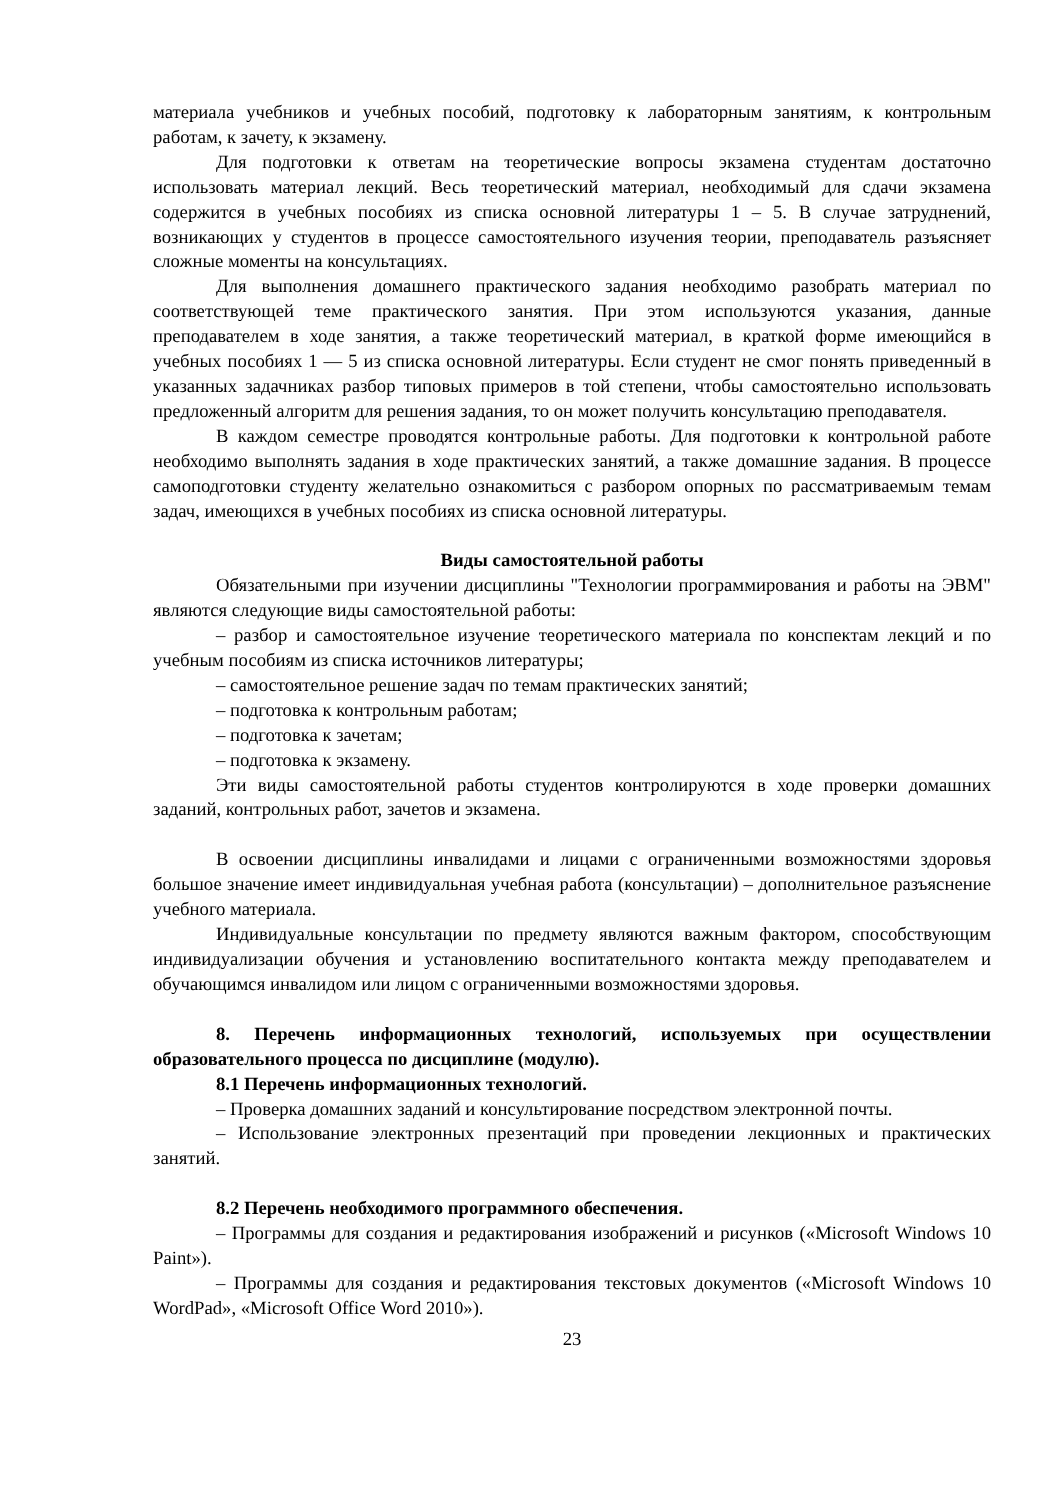материала учебников и учебных пособий, подготовку к лабораторным занятиям, к контрольным работам, к зачету, к экзамену.
Для подготовки к ответам на теоретические вопросы экзамена студентам достаточно использовать материал лекций. Весь теоретический материал, необходимый для сдачи экзамена содержится в учебных пособиях из списка основной литературы 1 – 5. В случае затруднений, возникающих у студентов в процессе самостоятельного изучения теории, преподаватель разъясняет сложные моменты на консультациях.
Для выполнения домашнего практического задания необходимо разобрать материал по соответствующей теме практического занятия. При этом используются указания, данные преподавателем в ходе занятия, а также теоретический материал, в краткой форме имеющийся в учебных пособиях 1 — 5 из списка основной литературы. Если студент не смог понять приведенный в указанных задачниках разбор типовых примеров в той степени, чтобы самостоятельно использовать предложенный алгоритм для решения задания, то он может получить консультацию преподавателя.
В каждом семестре проводятся контрольные работы. Для подготовки к контрольной работе необходимо выполнять задания в ходе практических занятий, а также домашние задания. В процессе самоподготовки студенту желательно ознакомиться с разбором опорных по рассматриваемым темам задач, имеющихся в учебных пособиях из списка основной литературы.
Виды самостоятельной работы
Обязательными при изучении дисциплины "Технологии программирования и работы на ЭВМ" являются следующие виды самостоятельной работы:
– разбор и самостоятельное изучение теоретического материала по конспектам лекций и по учебным пособиям из списка источников литературы;
– самостоятельное решение задач по темам практических занятий;
– подготовка к контрольным работам;
– подготовка к зачетам;
– подготовка к экзамену.
Эти виды самостоятельной работы студентов контролируются в ходе проверки домашних заданий, контрольных работ, зачетов и экзамена.
В освоении дисциплины инвалидами и лицами с ограниченными возможностями здоровья большое значение имеет индивидуальная учебная работа (консультации) – дополнительное разъяснение учебного материала.
Индивидуальные консультации по предмету являются важным фактором, способствующим индивидуализации обучения и установлению воспитательного контакта между преподавателем и обучающимся инвалидом или лицом с ограниченными возможностями здоровья.
8. Перечень информационных технологий, используемых при осуществлении образовательного процесса по дисциплине (модулю).
8.1 Перечень информационных технологий.
– Проверка домашних заданий и консультирование посредством электронной почты.
– Использование электронных презентаций при проведении лекционных и практических занятий.
8.2 Перечень необходимого программного обеспечения.
– Программы для создания и редактирования изображений и рисунков («Microsoft Windows 10 Paint»).
– Программы для создания и редактирования текстовых документов («Microsoft Windows 10 WordPad», «Microsoft Office Word 2010»).
23